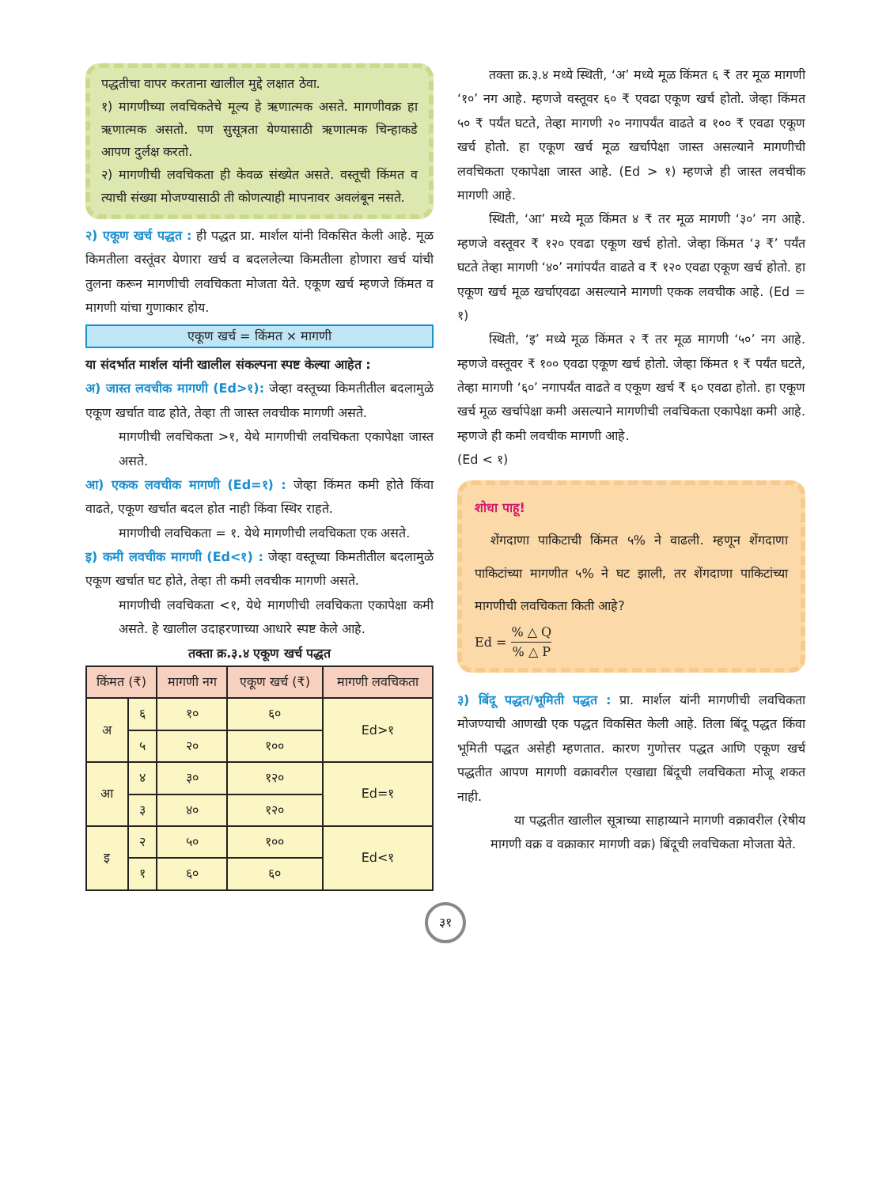पद्धतीचा वापर करताना खालील मुद्दे लक्षात ठेवा.
१) मागणीच्या लवचिकतेचे मूल्य हे ऋणात्मक असते. मागणीवक्र हा ऋणात्मक असतो. पण सुसूत्रता येण्यासाठी ऋणात्मक चिन्हाकडे आपण दुर्लक्ष करतो.
२) मागणीची लवचिकता ही केवळ संख्येत असते. वस्तूची किंमत व त्याची संख्या मोजण्यासाठी ती कोणत्याही मापनावर अवलंबून नसते.
२) एकूण खर्च पद्धत : ही पद्धत प्रा. मार्शल यांनी विकसित केली आहे. मूळ किमतीला वस्तूंवर येणारा खर्च व बदललेल्या किमतीला होणारा खर्च यांची तुलना करून मागणीची लवचिकता मोजता येते. एकूण खर्च म्हणजे किंमत व मागणी यांचा गुणाकार होय.
एकूण खर्च = किंमत × मागणी
या संदर्भात मार्शल यांनी खालील संकल्पना स्पष्ट केल्या आहेत :
अ) जास्त लवचीक मागणी (Ed>१): जेव्हा वस्तूच्या किमतीतील बदलामुळे एकूण खर्चात वाढ होते, तेव्हा ती जास्त लवचीक मागणी असते.
मागणीची लवचिकता >१, येथे मागणीची लवचिकता एकापेक्षा जास्त असते.
आ) एकक लवचीक मागणी (Ed=१) : जेव्हा किंमत कमी होते किंवा वाढते, एकूण खर्चात बदल होत नाही किंवा स्थिर राहते.
मागणीची लवचिकता = १. येथे मागणीची लवचिकता एक असते.
इ) कमी लवचीक मागणी (Ed<१) : जेव्हा वस्तूच्या किमतीतील बदलामुळे एकूण खर्चात घट होते, तेव्हा ती कमी लवचीक मागणी असते.
मागणीची लवचिकता <१, येथे मागणीची लवचिकता एकापेक्षा कमी असते. हे खालील उदाहरणाच्या आधारे स्पष्ट केले आहे.
तक्ता क्र.३.४ एकूण खर्च पद्धत
| किंमत (₹) | | मागणी नग | एकूण खर्च (₹) | मागणी लवचिकता |
| --- | --- | --- | --- | --- |
| अ | ६ | १० | ६० | Ed>१ |
| | ५ | २० | १०० | |
| आ | ४ | ३० | १२० | Ed=१ |
| | ३ | ४० | १२० | |
| इ | २ | ५० | १०० | Ed<१ |
| | १ | ६० | ६० | |
तक्ता क्र.३.४ मध्ये स्थिती, ‘अ’ मध्ये मूळ किंमत ६ ₹ तर मूळ मागणी ‘१०’ नग आहे. म्हणजे वस्तूवर ६० ₹ एवढा एकूण खर्च होतो. जेव्हा किंमत ५० ₹ पर्यंत घटते, तेव्हा मागणी २० नगापर्यंत वाढते व १०० ₹ एवढा एकूण खर्च होतो. हा एकूण खर्च मूळ खर्चापेक्षा जास्त असल्याने मागणीची लवचिकता एकापेक्षा जास्त आहे. (Ed > १) म्हणजे ही जास्त लवचीक मागणी आहे.
स्थिती, ‘आ’ मध्ये मूळ किंमत ४ ₹ तर मूळ मागणी ‘३०’ नग आहे. म्हणजे वस्तूवर ₹ १२० एवढा एकूण खर्च होतो. जेव्हा किंमत ‘३ ₹’ पर्यंत घटते तेव्हा मागणी ‘४०’ नगांपर्यंत वाढते व ₹ १२० एवढा एकूण खर्च होतो. हा एकूण खर्च मूळ खर्चाएवढा असल्याने मागणी एकक लवचीक आहे. (Ed = १)
स्थिती, ‘इ’ मध्ये मूळ किंमत २ ₹ तर मूळ मागणी ‘५०’ नग आहे. म्हणजे वस्तूवर ₹ १०० एवढा एकूण खर्च होतो. जेव्हा किंमत १ ₹ पर्यंत घटते, तेव्हा मागणी ‘६०’ नगापर्यंत वाढते व एकूण खर्च ₹ ६० एवढा होतो. हा एकूण खर्च मूळ खर्चापेक्षा कमी असल्याने मागणीची लवचिकता एकापेक्षा कमी आहे. म्हणजे ही कमी लवचीक मागणी आहे.
(Ed < १)
शोधा पाहू!
शेंगदाणा पाकिटाची किंमत ५% ने वाढली. म्हणून शेंगदाणा पाकिटांच्या मागणीत ५% ने घट झाली, तर शेंगदाणा पाकिटांच्या मागणीची लवचिकता किती आहे?
Ed = % △ Q% △ P
३) बिंदू पद्धत/भूमिती पद्धत : प्रा. मार्शल यांनी मागणीची लवचिकता मोजण्याची आणखी एक पद्धत विकसित केली आहे. तिला बिंदू पद्धत किंवा भूमिती पद्धत असेही म्हणतात. कारण गुणोत्तर पद्धत आणि एकूण खर्च पद्धतीत आपण मागणी वक्रावरील एखाद्या बिंदूची लवचिकता मोजू शकत नाही.
या पद्धतीत खालील सूत्राच्या साहाय्याने मागणी वक्रावरील (रेषीय मागणी वक्र व वक्राकार मागणी वक्र) बिंदूची लवचिकता मोजता येते.
३१